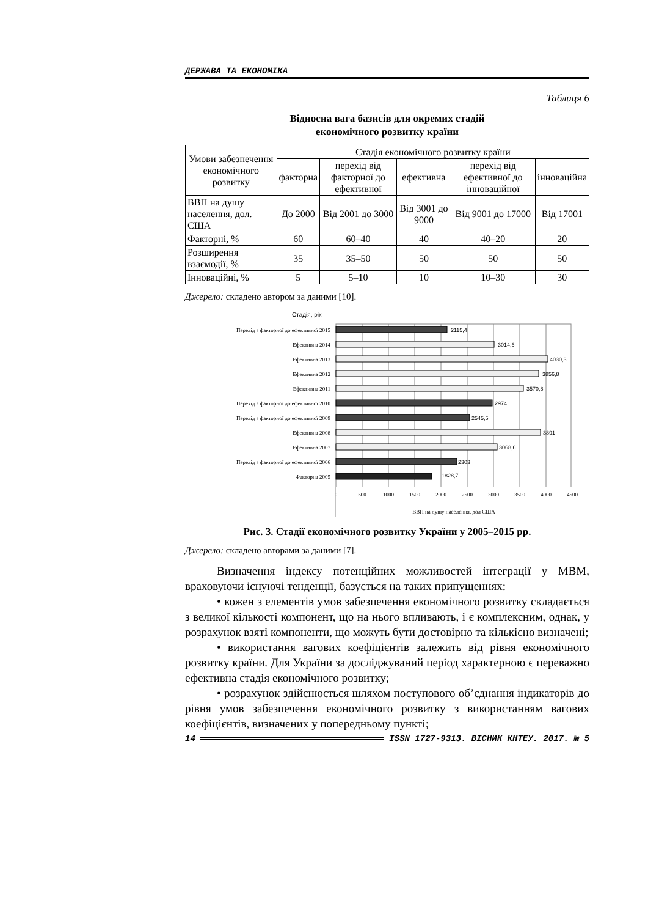ДЕРЖАВА ТА ЕКОНОМІКА
Таблиця 6
Відносна вага базисів для окремих стадій
економічного розвитку країни
| Умови забезпечення економічного розвитку | Стадія економічного розвитку країни | | | | |
| | факторна | перехід від факторної до ефективної | ефективна | перехід від ефективної до інноваційної | інноваційна |
| ВВП на душу населення, дол. США | До 2000 | Від 2001 до 3000 | Від 3001 до 9000 | Від 9001 до 17000 | Від 17001 |
| Факторні, % | 60 | 60–40 | 40 | 40–20 | 20 |
| Розширення взаємодії, % | 35 | 35–50 | 50 | 50 | 50 |
| Інноваційні, % | 5 | 5–10 | 10 | 10–30 | 30 |
Джерело: складено автором за даними [10].
Стадія, рік
Перехід з факторної до ефективної 2015
Ефективна 2014
Ефективна 2013
Ефективна 2012
Ефективна 2011
Перехід з факторної до ефективної 2010
Перехід з факторної до ефективної 2009
Ефективна 2008
Ефективна 2007
Перехід з факторної до ефективної 2006
Факторна 2005
2115,4
3014,6
4030,3
3856,8
3570,8
2974
2545,5
3891
3068,6
2303
1828,7
0
500
1000
1500
2000
2500
3000
3500
4000
4500
ВВП на душу населення, дол США
Рис. 3. Стадії економічного розвитку України у 2005–2015 рр.
Джерело: складено авторами за даними [7].
Визначення індексу потенційних можливостей інтеграції у МВМ, враховуючи існуючі тенденції, базується на таких припущеннях:
• кожен з елементів умов забезпечення економічного розвитку складається з великої кількості компонент, що на нього впливають, і є комплексним, однак, у розрахунок взяті компоненти, що можуть бути достовірно та кількісно визначені;
• використання вагових коефіцієнтів залежить від рівня економічного розвитку країни. Для України за досліджуваний період характерною є переважно ефективна стадія економічного розвитку;
• розрахунок здійснюється шляхом поступового об’єднання індикаторів до рівня умов забезпечення економічного розвитку з використанням вагових коефіцієнтів, визначених у попередньому пункті;
14 ISSN 1727-9313. ВІСНИК КНТЕУ. 2017. № 5